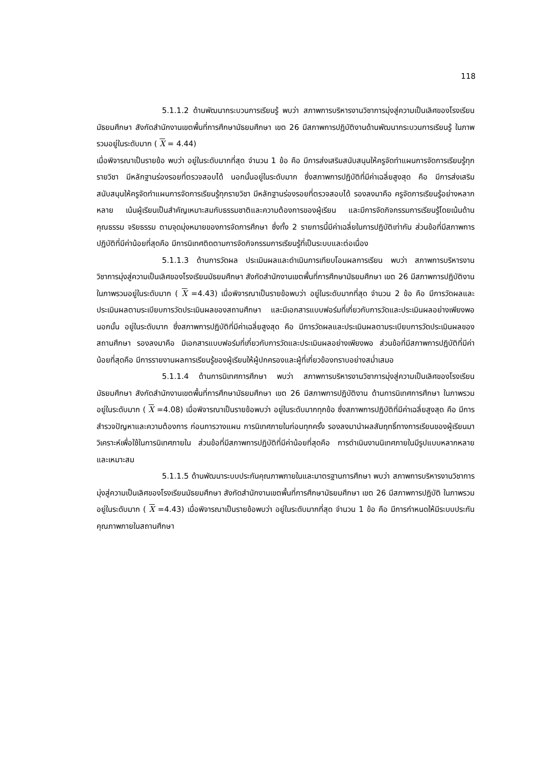118
5.1.1.2 ด้านพัฒนากระบวนการเรียนรู้ พบว่า สภาพการบริหารงานวิชาการมุ่งสู่ความเป็นเลิศของโรงเรียนมัธยมศึกษา สังกัดสำนักงานเขตพื้นที่การศึกษามัธยมศึกษา เขต 26 มีสภาพการปฏิบัติงานด้านพัฒนากระบวนการเรียนรู้ ในภาพรวมอยู่ในระดับมาก ( X = 4.44)
เมื่อพิจารณาเป็นรายข้อ พบว่า อยู่ในระดับมากที่สุด จำนวน 1 ข้อ คือ มีการส่งเสริมสนับสนุนให้ครูจัดทำแผนการจัดการเรียนรู้ทุกรายวิชา มีหลักฐานร่องรอยที่ตรวจสอบได้ นอกนั้นอยู่ในระดับมาก ซึ่งสภาพการปฏิบัติที่มีค่าเฉลี่ยสูงสุด คือ มีการส่งเสริมสนับสนุนให้ครูจัดทำแผนการจัดการเรียนรู้ทุกรายวิชา มีหลักฐานร่องรอยที่ตรวจสอบได้ รองลงมาคือ ครูจัดการเรียนรู้อย่างหลากหลาย เน้นผู้เรียนเป็นสำคัญเหมาะสมกับธรรมชาติและความต้องการของผู้เรียน และมีการจัดกิจกรรมการเรียนรู้โดยเน้นด้านคุณธรรม จริยธรรม ตามจุดมุ่งหมายของการจัดการศึกษา ซึ่งทั้ง 2 รายการนี้มีค่าเฉลี่ยในการปฏิบัติเท่ากัน ส่วนข้อที่มีสภาพการปฏิบัติที่มีค่าน้อยที่สุดคือ มีการนิเทศติดตามการจัดกิจกรรมการเรียนรู้ที่เป็นระบบและต่อเนื่อง
5.1.1.3 ด้านการวัดผล ประเมินผลและดำเนินการเทียบโอนผลการเรียน พบว่า สภาพการบริหารงานวิชาการมุ่งสู่ความเป็นเลิศของโรงเรียนมัธยมศึกษา สังกัดสำนักงานเขตพื้นที่การศึกษามัธยมศึกษา เขต 26 มีสภาพการปฏิบัติงาน ในภาพรวมอยู่ในระดับมาก ( X =4.43) เมื่อพิจารณาเป็นรายข้อพบว่า อยู่ในระดับมากที่สุด จำนวน 2 ข้อ คือ มีการวัดผลและประเมินผลตามระเบียบการวัดประเมินผลของสถานศึกษา และมีเอกสารแบบฟอร์มที่เกี่ยวกับการวัดและประเมินผลอย่างเพียงพอ นอกนั้น อยู่ในระดับมาก ซึ่งสภาพการปฏิบัติที่มีค่าเฉลี่ยสูงสุด คือ มีการวัดผลและประเมินผลตามระเบียบการวัดประเมินผลของสถานศึกษา รองลงมาคือ มีเอกสารแบบฟอร์มที่เกี่ยวกับการวัดและประเมินผลอย่างเพียงพอ ส่วนข้อที่มีสภาพการปฏิบัติที่มีค่าน้อยที่สุดคือ มีการรายงานผลการเรียนรู้ของผู้เรียนให้ผู้ปกครองและผู้ที่เกี่ยวข้องทราบอย่างสม่ำเสมอ
5.1.1.4 ด้านการนิเทศการศึกษา พบว่า สภาพการบริหารงานวิชาการมุ่งสู่ความเป็นเลิศของโรงเรียนมัธยมศึกษา สังกัดสำนักงานเขตพื้นที่การศึกษามัธยมศึกษา เขต 26 มีสภาพการปฏิบัติงาน ด้านการนิเทศการศึกษา ในภาพรวมอยู่ในระดับมาก ( X =4.08) เมื่อพิจารณาเป็นรายข้อพบว่า อยู่ในระดับมากทุกข้อ ซึ่งสภาพการปฏิบัติที่มีค่าเฉลี่ยสูงสุด คือ มีการสำรวจปัญหาและความต้องการ ก่อนการวางแผน การนิเทศภายในก่อนทุกครั้ง รองลงมานำผลสัมฤทธิ์ทางการเรียนของผู้เรียนมาวิเคราะห์เพื่อใช้ในการนิเทศภายใน ส่วนข้อที่มีสภาพการปฏิบัติที่มีค่าน้อยที่สุดคือ การดำเนินงานนิเทศภายในมีรูปแบบหลากหลายและเหมาะสม
5.1.1.5 ด้านพัฒนาระบบประกันคุณภาพภายในและมาตรฐานการศึกษา พบว่า สภาพการบริหารงานวิชาการมุ่งสู่ความเป็นเลิศของโรงเรียนมัธยมศึกษา สังกัดสำนักงานเขตพื้นที่การศึกษามัธยมศึกษา เขต 26 มีสภาพการปฏิบัติ ในภาพรวมอยู่ในระดับมาก ( X =4.43) เมื่อพิจารณาเป็นรายข้อพบว่า อยู่ในระดับมากที่สุด จำนวน 1 ข้อ คือ มีการกำหนดให้มีระบบประกันคุณภาพภายในสถานศึกษา